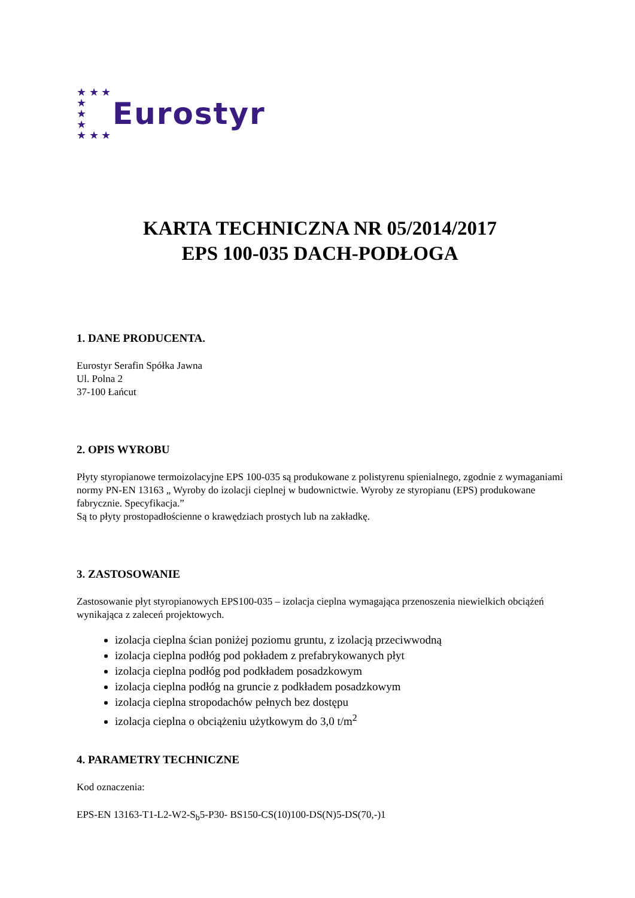★ ★ ★
★
★
★
★ ★ ★
Eurostyr
KARTA TECHNICZNA NR 05/2014/2017
EPS 100-035 DACH-PODŁOGA
1. DANE PRODUCENTA.
Eurostyr Serafin Spółka Jawna
Ul. Polna 2
37-100 Łańcut
2. OPIS WYROBU
Płyty styropianowe termoizolacyjne EPS 100-035 są produkowane z polistyrenu spienialnego, zgodnie z wymaganiami normy PN-EN 13163 „ Wyroby do izolacji cieplnej w budownictwie. Wyroby ze styropianu (EPS) produkowane fabrycznie. Specyfikacja.”
Są to płyty prostopadłościenne o krawędziach prostych lub na zakładkę.
3. ZASTOSOWANIE
Zastosowanie płyt styropianowych EPS100-035 – izolacja cieplna wymagająca przenoszenia niewielkich obciążeń wynikająca z zaleceń projektowych.
izolacja cieplna ścian poniżej poziomu gruntu, z izolacją przeciwwodną
izolacja cieplna podłóg pod pokładem z prefabrykowanych płyt
izolacja cieplna podłóg pod podkładem posadzkowym
izolacja cieplna podłóg na gruncie z podkładem posadzkowym
izolacja cieplna stropodachów pełnych bez dostępu
izolacja cieplna o obciążeniu użytkowym do 3,0 t/m<sup>2</sup>
4. PARAMETRY TECHNICZNE
Kod oznaczenia:
EPS-EN 13163-T1-L2-W2-S<sub>b</sub>5-P30- BS150-CS(10)100-DS(N)5-DS(70,-)1